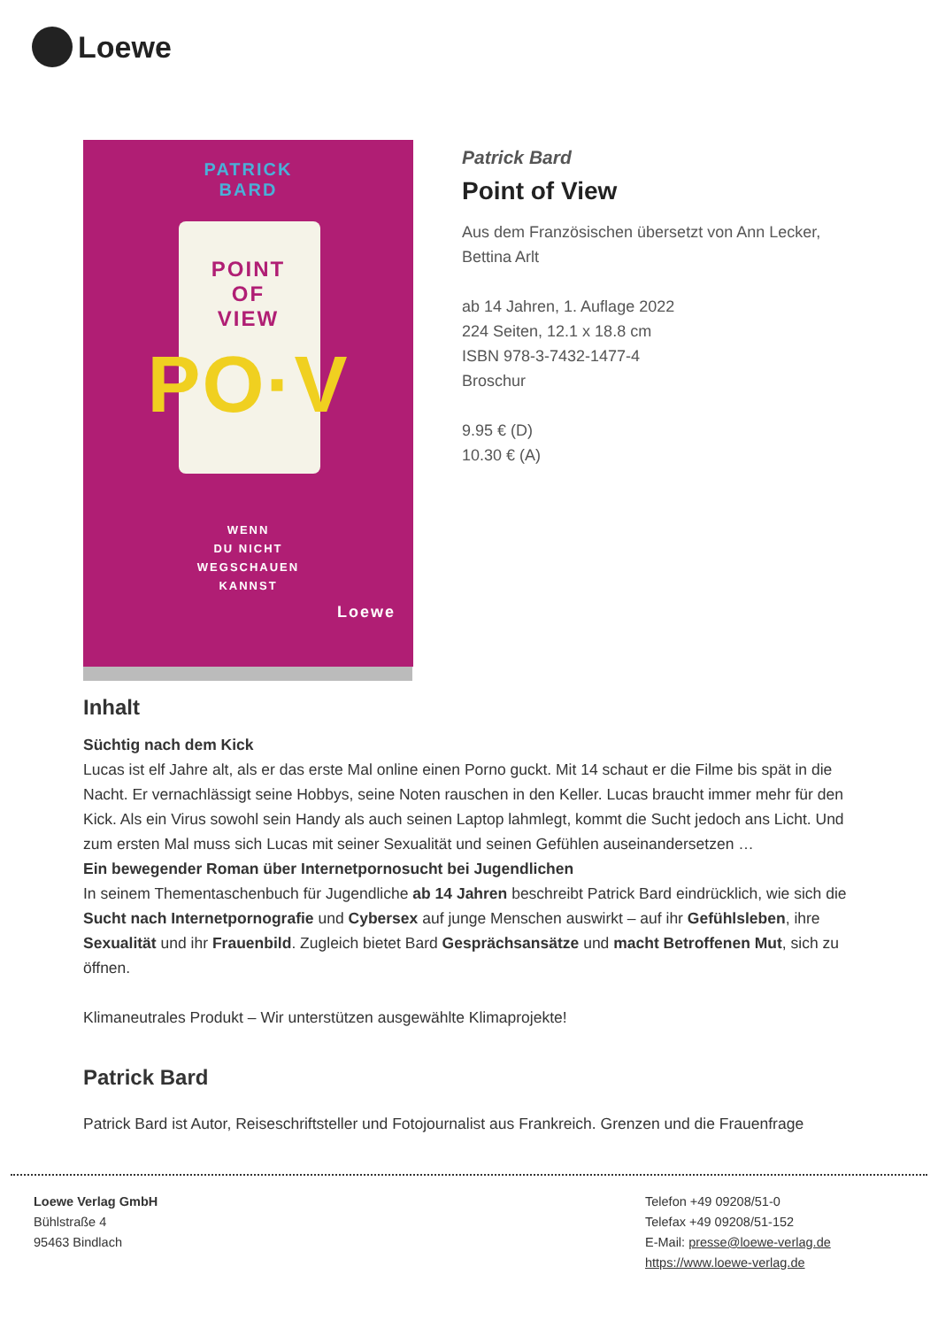Loewe
PATRICK
BARD
POINT
OF
VIEW
PO·V
WENN
DU NICHT
WEGSCHAUEN
KANNST
Loewe
Patrick Bard
Point of View
Aus dem Französischen übersetzt von Ann Lecker,
Bettina Arlt
ab 14 Jahren, 1. Auflage 2022
224 Seiten, 12.1 x 18.8 cm
ISBN 978-3-7432-1477-4
Broschur
9.95 € (D)
10.30 € (A)
Inhalt
Süchtig nach dem Kick
Lucas ist elf Jahre alt, als er das erste Mal online einen Porno guckt. Mit 14 schaut er die Filme bis spät in die Nacht. Er vernachlässigt seine Hobbys, seine Noten rauschen in den Keller. Lucas braucht immer mehr für den Kick. Als ein Virus sowohl sein Handy als auch seinen Laptop lahmlegt, kommt die Sucht jedoch ans Licht. Und zum ersten Mal muss sich Lucas mit seiner Sexualität und seinen Gefühlen auseinandersetzen …
Ein bewegender Roman über Internetpornosucht bei Jugendlichen
In seinem Thementaschenbuch für Jugendliche ab 14 Jahren beschreibt Patrick Bard eindrücklich, wie sich die Sucht nach Internetpornografie und Cybersex auf junge Menschen auswirkt – auf ihr Gefühlsleben, ihre Sexualität und ihr Frauenbild. Zugleich bietet Bard Gesprächsansätze und macht Betroffenen Mut, sich zu öffnen.
Klimaneutrales Produkt – Wir unterstützen ausgewählte Klimaprojekte!
Patrick Bard
Patrick Bard ist Autor, Reiseschriftsteller und Fotojournalist aus Frankreich. Grenzen und die Frauenfrage
Loewe Verlag GmbH
Bühlstraße 4
95463 Bindlach
Telefon +49 09208/51-0
Telefax +49 09208/51-152
E-Mail: presse@loewe-verlag.de
https://www.loewe-verlag.de